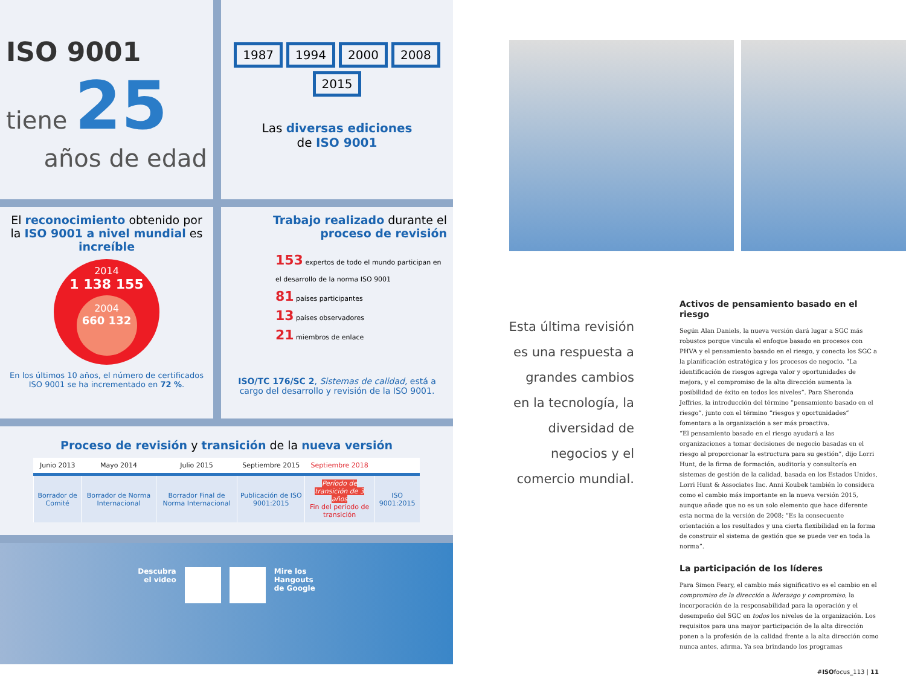ISO 9001
tiene 25
años de edad
1987 1994 2000 2008 2015
Las diversas ediciones
de ISO 9001
El reconocimiento obtenido por la ISO 9001 a nivel mundial es increíble
2014
1 138 155
2004
660 132
En los últimos 10 años, el número de certificados ISO 9001 se ha incrementado en 72 %.
Trabajo realizado durante el proceso de revisión
153 expertos de todo el mundo participan en el desarrollo de la norma ISO 9001
81 países participantes
13 países observadores
21 miembros de enlace
ISO/TC 176/SC 2, Sistemas de calidad, está a cargo del desarrollo y revisión de la ISO 9001.
Proceso de revisión y transición de la nueva versión
| Junio 2013 | Mayo 2014 | Julio 2015 | Septiembre 2015 | Septiembre 2018 | |
| --- | --- | --- | --- | --- | --- |
| Borrador de Comité | Borrador de Norma Internacional | Borrador Final de Norma Internacional | Publicación de ISO 9001:2015 | Período de transición de 3 años Fin del período de transición | ISO 9001:2015 |
Descubra
el video
Mire los
Hangouts
de Google
Esta última revisión es una respuesta a grandes cambios en la tecnología, la diversidad de negocios y el comercio mundial.
Activos de pensamiento basado en el riesgo
Según Alan Daniels, la nueva versión dará lugar a SGC más robustos porque vincula el enfoque basado en procesos con PHVA y el pensamiento basado en el riesgo, y conecta los SGC a la planificación estratégica y los procesos de negocio. “La identificación de riesgos agrega valor y oportunidades de mejora, y el compromiso de la alta dirección aumenta la posibilidad de éxito en todos los niveles”. Para Sheronda Jeffries, la introducción del término “pensamiento basado en el riesgo”, junto con el término “riesgos y oportunidades” fomentara a la organización a ser más proactiva.
“El pensamiento basado en el riesgo ayudará a las organizaciones a tomar decisiones de negocio basadas en el riesgo al proporcionar la estructura para su gestión”, dijo Lorri Hunt, de la firma de formación, auditoría y consultoría en sistemas de gestión de la calidad, basada en los Estados Unidos, Lorri Hunt & Associates Inc. Anni Koubek también lo considera como el cambio más importante en la nueva versión 2015, aunque añade que no es un solo elemento que hace diferente esta norma de la versión de 2008; “Es la consecuente orientación a los resultados y una cierta flexibilidad en la forma de construir el sistema de gestión que se puede ver en toda la norma”.
La participación de los líderes
Para Simon Feary, el cambio más significativo es el cambio en el compromiso de la dirección a liderazgo y compromiso, la incorporación de la responsabilidad para la operación y el desempeño del SGC en todos los niveles de la organización. Los requisitos para una mayor participación de la alta dirección ponen a la profesión de la calidad frente a la alta dirección como nunca antes, afirma. Ya sea brindando los programas
#ISOfocus_113 | 11